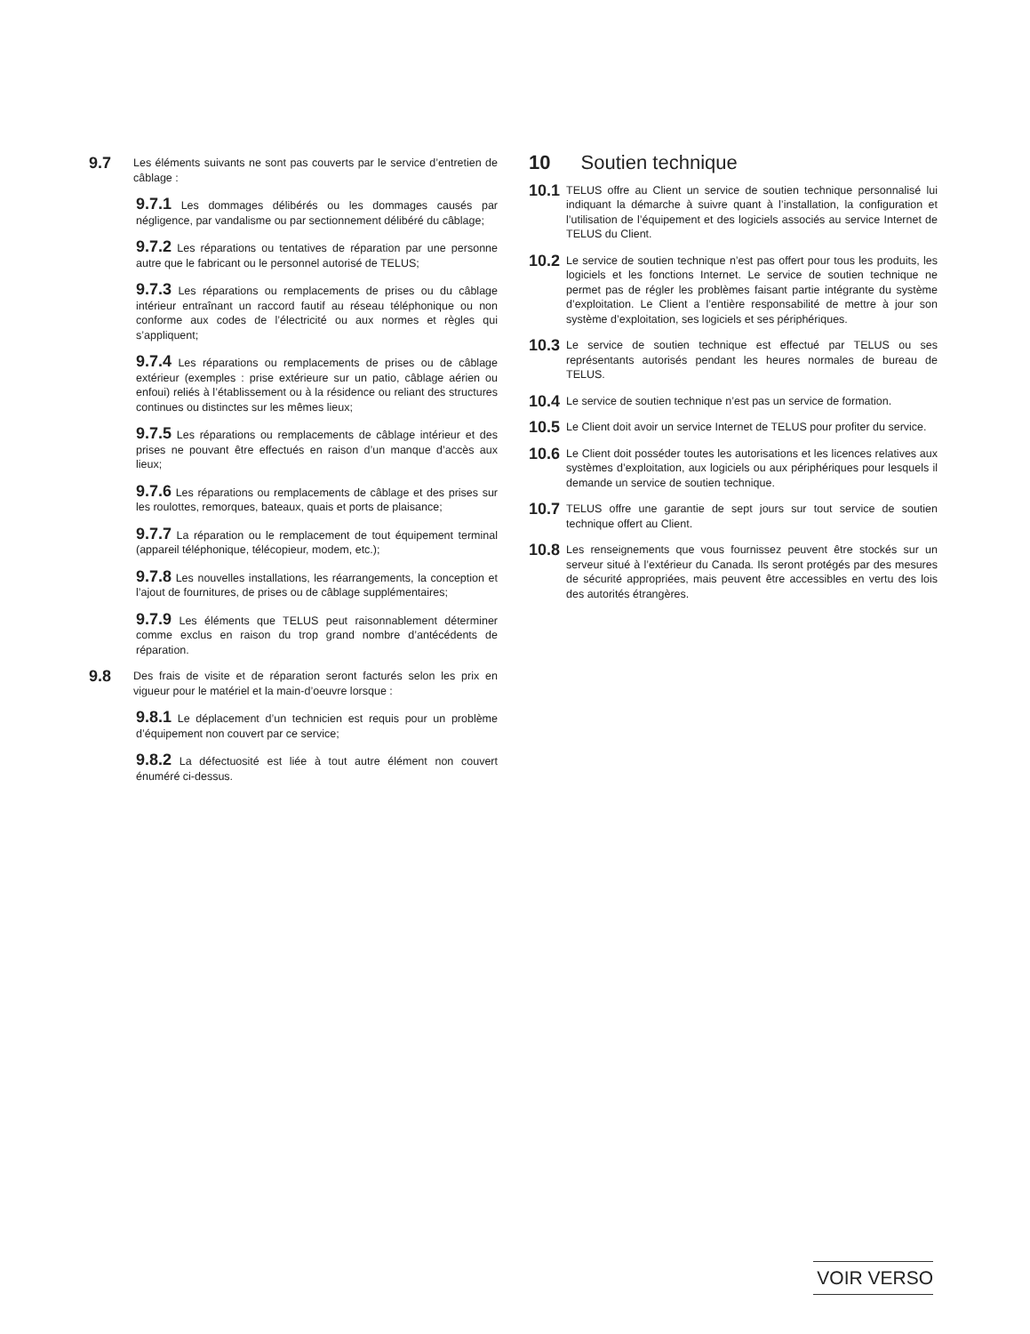9.7 Les éléments suivants ne sont pas couverts par le service d’entretien de câblage :
9.7.1 Les dommages délibérés ou les dommages causés par négligence, par vandalisme ou par sectionnement délibéré du câblage;
9.7.2 Les réparations ou tentatives de réparation par une personne autre que le fabricant ou le personnel autorisé de TELUS;
9.7.3 Les réparations ou remplacements de prises ou du câblage intérieur entraînant un raccord fautif au réseau téléphonique ou non conforme aux codes de l’électricité ou aux normes et règles qui s’appliquent;
9.7.4 Les réparations ou remplacements de prises ou de câblage extérieur (exemples : prise extérieure sur un patio, câblage aérien ou enfoui) reliés à l’établissement ou à la résidence ou reliant des structures continues ou distinctes sur les mêmes lieux;
9.7.5 Les réparations ou remplacements de câblage intérieur et des prises ne pouvant être effectués en raison d’un manque d’accès aux lieux;
9.7.6 Les réparations ou remplacements de câblage et des prises sur les roulottes, remorques, bateaux, quais et ports de plaisance;
9.7.7 La réparation ou le remplacement de tout équipement terminal (appareil téléphonique, télécopieur, modem, etc.);
9.7.8 Les nouvelles installations, les réarrangements, la conception et l’ajout de fournitures, de prises ou de câblage supplémentaires;
9.7.9 Les éléments que TELUS peut raisonnablement déterminer comme exclus en raison du trop grand nombre d’antécédents de réparation.
9.8 Des frais de visite et de réparation seront facturés selon les prix en vigueur pour le matériel et la main-d’oeuvre lorsque :
9.8.1 Le déplacement d’un technicien est requis pour un problème d’équipement non couvert par ce service;
9.8.2 La défectuosité est liée à tout autre élément non couvert énuméré ci-dessus.
10 Soutien technique
10.1 TELUS offre au Client un service de soutien technique personnalisé lui indiquant la démarche à suivre quant à l’installation, la configuration et l’utilisation de l’équipement et des logiciels associés au service Internet de TELUS du Client.
10.2 Le service de soutien technique n’est pas offert pour tous les produits, les logiciels et les fonctions Internet. Le service de soutien technique ne permet pas de régler les problèmes faisant partie intégrante du système d’exploitation. Le Client a l’entière responsabilité de mettre à jour son système d’exploitation, ses logiciels et ses périphériques.
10.3 Le service de soutien technique est effectué par TELUS ou ses représentants autorisés pendant les heures normales de bureau de TELUS.
10.4 Le service de soutien technique n’est pas un service de formation.
10.5 Le Client doit avoir un service Internet de TELUS pour profiter du service.
10.6 Le Client doit posséder toutes les autorisations et les licences relatives aux systèmes d’exploitation, aux logiciels ou aux périphériques pour lesquels il demande un service de soutien technique.
10.7 TELUS offre une garantie de sept jours sur tout service de soutien technique offert au Client.
10.8 Les renseignements que vous fournissez peuvent être stockés sur un serveur situé à l’extérieur du Canada. Ils seront protégés par des mesures de sécurité appropriées, mais peuvent être accessibles en vertu des lois des autorités étrangères.
VOIR VERSO